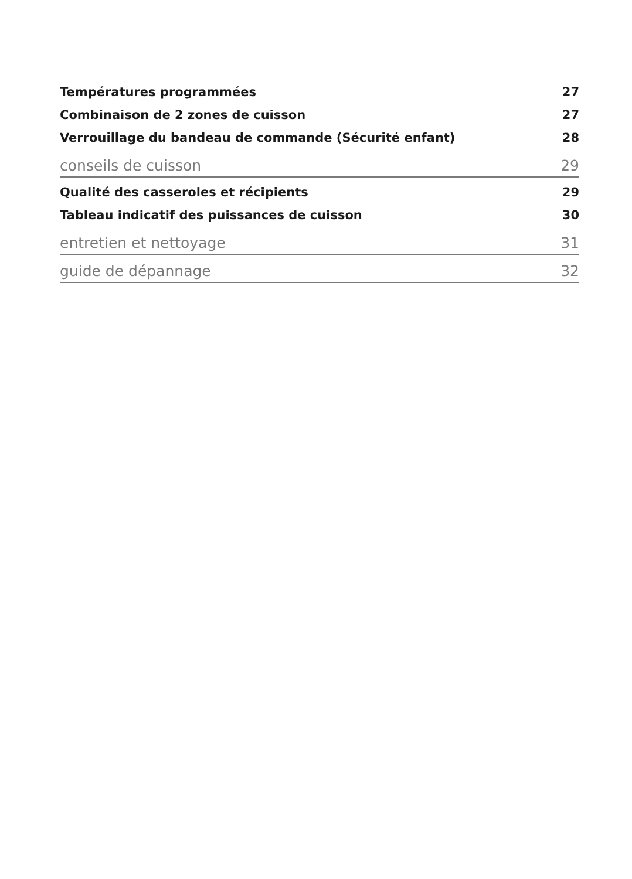Températures programmées 27
Combinaison de 2 zones de cuisson 27
Verrouillage du bandeau de commande (Sécurité enfant) 28
conseils de cuisson 29
Qualité des casseroles et récipients 29
Tableau indicatif des puissances de cuisson 30
entretien et nettoyage 31
guide de dépannage 32